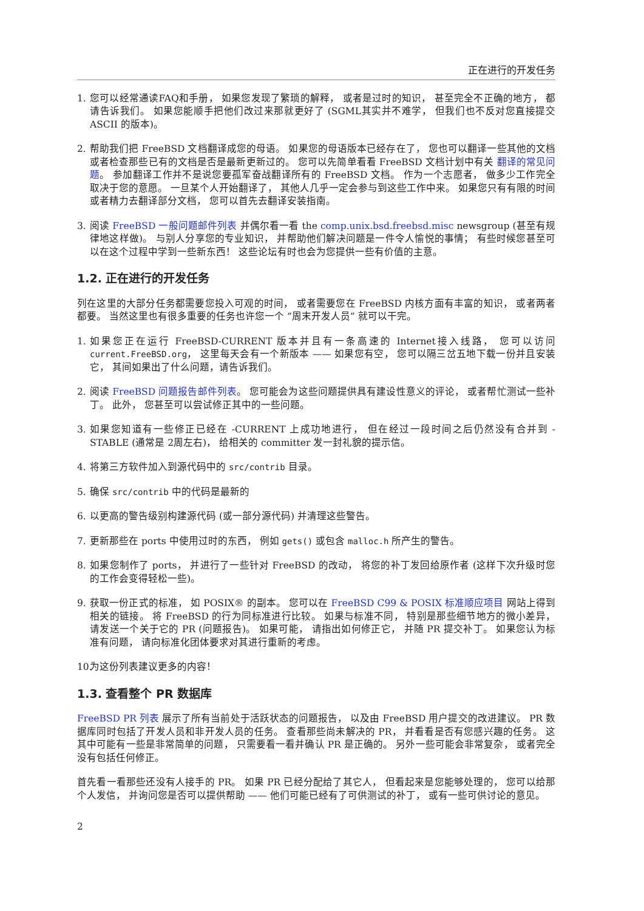正在进行的开发任务
1. 您可以经常通读FAQ和手册， 如果您发现了繁琐的解释， 或者是过时的知识， 甚至完全不正确的地方， 都请告诉我们。 如果您能顺手把他们改过来那就更好了 (SGML其实并不难学， 但我们也不反对您直接提交 ASCII 的版本)。
2. 帮助我们把 FreeBSD 文档翻译成您的母语。 如果您的母语版本已经存在了， 您也可以翻译一些其他的文档或者检查那些已有的文档是否是最新更新过的。 您可以先简单看看 FreeBSD 文档计划中有关 翻译的常见问题。 参加翻译工作并不是说您要孤军奋战翻译所有的 FreeBSD 文档。 作为一个志愿者， 做多少工作完全取决于您的意愿。 一旦某个人开始翻译了， 其他人几乎一定会参与到这些工作中来。 如果您只有有限的时间或者精力去翻译部分文档， 您可以首先去翻译安装指南。
3. 阅读 FreeBSD 一般问题邮件列表 并偶尔看一看 the comp.unix.bsd.freebsd.misc newsgroup (甚至有规律地这样做)。 与别人分享您的专业知识， 并帮助他们解决问题是一件令人愉悦的事情； 有些时候您甚至可以在这个过程中学到一些新东西！ 这些论坛有时也会为您提供一些有价值的主意。
1.2. 正在进行的开发任务
列在这里的大部分任务都需要您投入可观的时间， 或者需要您在 FreeBSD 内核方面有丰富的知识， 或者两者都要。 当然这里也有很多重要的任务也许您一个 “周末开发人员” 就可以干完。
1. 如果您正在运行 FreeBSD-CURRENT 版本并且有一条高速的 Internet接入线路， 您可以访问 current.FreeBSD.org， 这里每天会有一个新版本 —— 如果您有空， 您可以隔三岔五地下载一份并且安装它， 其间如果出了什么问题，请告诉我们。
2. 阅读 FreeBSD 问题报告邮件列表。 您可能会为这些问题提供具有建设性意义的评论， 或者帮忙测试一些补丁。 此外， 您甚至可以尝试修正其中的一些问题。
3. 如果您知道有一些修正已经在 -CURRENT 上成功地进行， 但在经过一段时间之后仍然没有合并到 -STABLE (通常是 2周左右)， 给相关的 committer 发一封礼貌的提示信。
4. 将第三方软件加入到源代码中的 src/contrib 目录。
5. 确保 src/contrib 中的代码是最新的
6. 以更高的警告级别构建源代码 (或一部分源代码) 并清理这些警告。
7. 更新那些在 ports 中使用过时的东西， 例如 gets() 或包含 malloc.h 所产生的警告。
8. 如果您制作了 ports， 并进行了一些针对 FreeBSD 的改动， 将您的补丁发回给原作者 (这样下次升级时您的工作会变得轻松一些)。
9. 获取一份正式的标准， 如 POSIX® 的副本。 您可以在 FreeBSD C99 & POSIX 标准顺应项目 网站上得到相关的链接。 将 FreeBSD 的行为同标准进行比较。 如果与标准不同， 特别是那些细节地方的微小差异， 请发送一个关于它的 PR (问题报告)。 如果可能， 请指出如何修正它， 并随 PR 提交补丁。 如果您认为标准有问题， 请向标准化团体要求对其进行重新的考虑。
10. 为这份列表建议更多的内容！
1.3. 查看整个 PR 数据库
FreeBSD PR 列表 展示了所有当前处于活跃状态的问题报告， 以及由 FreeBSD 用户提交的改进建议。 PR 数据库同时包括了开发人员和非开发人员的任务。 查看那些尚未解决的 PR， 并看看是否有您感兴趣的任务。 这其中可能有一些是非常简单的问题， 只需要看一看并确认 PR 是正确的。 另外一些可能会非常复杂， 或者完全没有包括任何修正。
首先看一看那些还没有人接手的 PR。 如果 PR 已经分配给了其它人， 但看起来是您能够处理的， 您可以给那个人发信， 并询问您是否可以提供帮助 —— 他们可能已经有了可供测试的补丁， 或有一些可供讨论的意见。
2